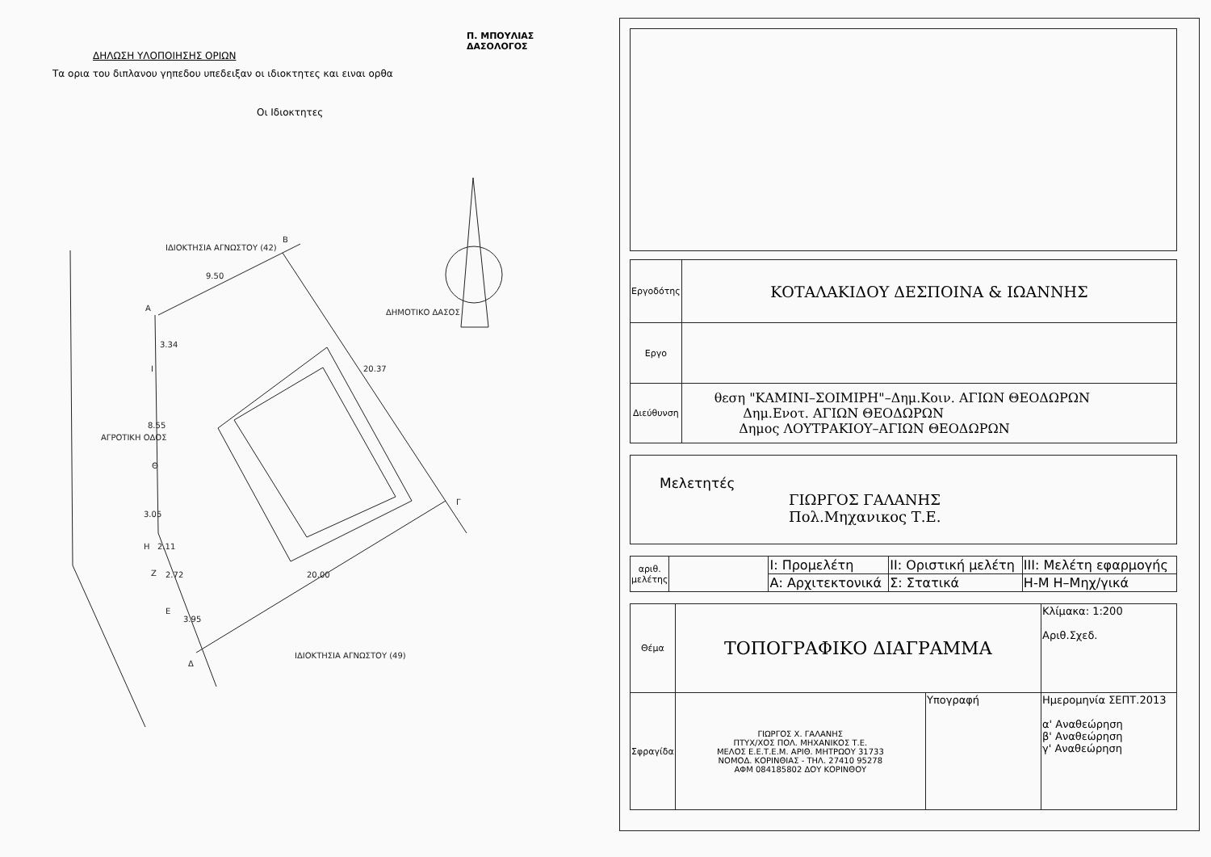ΔΗΛΩΣΗ ΥΛΟΠΟΙΗΣΗΣ ΟΡΙΩΝ
Τα ορια του διπλανου γηπεδου υπεδειξαν οι ιδιοκτητες και ειναι ορθα
Οι Ιδιοκτητες
Π. ΜΠΟΥΛΙΑΣ
ΔΑΣΟΛΟΓΟΣ
Α
Β
Γ
Δ
9.50
20.37
20.00
3.34
8.55
3.05
2.11
2.72
3.95
Θ
Η
Ζ
Ε
Ι
ΙΔΙΟΚΤΗΣΙΑ ΑΓΝΩΣΤΟΥ (42)
ΔΗΜΟΤΙΚΟ ΔΑΣΟΣ
ΑΓΡΟΤΙΚΗ ΟΔΟΣ
ΙΔΙΟΚΤΗΣΙΑ ΑΓΝΩΣΤΟΥ (49)
| Εργοδότης | ΚΟΤΑΛΑΚΙΔΟΥ ΔΕΣΠΟΙΝΑ & ΙΩΑΝΝΗΣ |
| Εργο | |
| Διεύθυνση | θεση "ΚΑΜΙΝΙ–ΣΟΙΜΙΡΗ"–Δημ.Κοιν. ΑΓΙΩΝ ΘΕΟΔΩΡΩΝ Δημ.Ενοτ. ΑΓΙΩΝ ΘΕΟΔΩΡΩΝ Δημος ΛΟΥΤΡΑΚΙΟΥ–ΑΓΙΩΝ ΘΕΟΔΩΡΩΝ |
| Μελετητές ΓΙΩΡΓΟΣ ΓΑΛΑΝΗΣ Πολ.Μηχανικος Τ.Ε. |
| αριθ. μελέτης | | Ι: Προμελέτη | ΙΙ: Οριστική μελέτη | ΙΙΙ: Μελέτη εφαρμογής |
| | | Α: Αρχιτεκτονικά | Σ: Στατικά | Η-Μ Η–Μηχ/γικά |
| Θέμα | ΤΟΠΟΓΡΑΦΙΚΟ ΔΙΑΓΡΑΜΜΑ | | Κλίμακα: 1:200 Αριθ.Σχεδ. |
| Σφραγίδα | ΓΙΩΡΓΟΣ Χ. ΓΑΛΑΝΗΣ ΠΤΥΧ/ΧΟΣ ΠΟΛ. ΜΗΧΑΝΙΚΟΣ Τ.Ε. ΜΕΛΟΣ Ε.Ε.Τ.Ε.Μ. ΑΡΙΘ. ΜΗΤΡΩΟΥ 31733 ΝΟΜΟΔ. ΚΟΡΙΝΘΙΑΣ - ΤΗΛ. 27410 95278 ΑΦΜ 084185802 ΔΟΥ ΚΟΡΙΝΘΟΥ | Υπογραφή | Ημερομηνία ΣΕΠΤ.2013 α' Αναθεώρηση β' Αναθεώρηση γ' Αναθεώρηση |